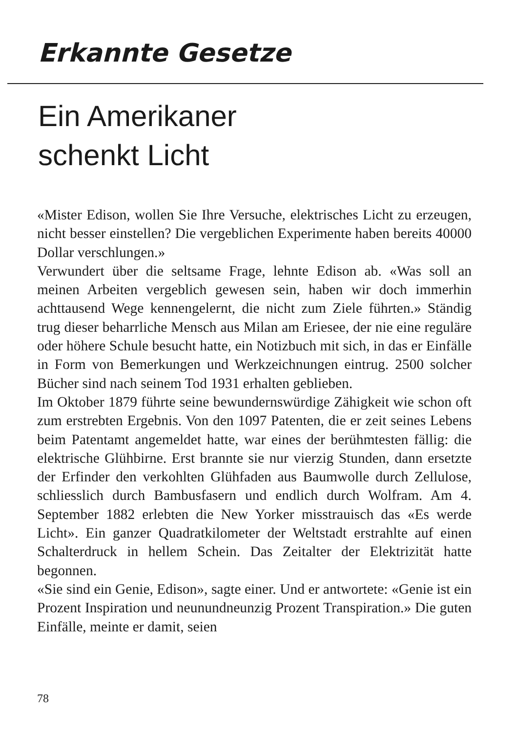Erkannte Gesetze
Ein Amerikaner
schenkt Licht
«Mister Edison, wollen Sie Ihre Versuche, elektrisches Licht zu erzeugen, nicht besser einstellen? Die vergeblichen Experimente haben bereits 40000 Dollar verschlungen.»
Verwundert über die seltsame Frage, lehnte Edison ab. «Was soll an meinen Arbeiten vergeblich gewesen sein, haben wir doch immerhin achttausend Wege kennengelernt, die nicht zum Ziele führten.» Ständig trug dieser beharrliche Mensch aus Milan am Eriesee, der nie eine reguläre oder höhere Schule besucht hatte, ein Notizbuch mit sich, in das er Einfälle in Form von Bemerkungen und Werkzeichnungen eintrug. 2500 solcher Bücher sind nach seinem Tod 1931 erhalten geblieben.
Im Oktober 1879 führte seine bewundernswürdige Zähigkeit wie schon oft zum erstrebten Ergebnis. Von den 1097 Patenten, die er zeit seines Lebens beim Patentamt angemeldet hatte, war eines der berühmtesten fällig: die elektrische Glühbirne. Erst brannte sie nur vierzig Stunden, dann ersetzte der Erfinder den verkohlten Glühfaden aus Baumwolle durch Zellulose, schliesslich durch Bambusfasern und endlich durch Wolfram. Am 4. September 1882 erlebten die New Yorker misstrauisch das «Es werde Licht». Ein ganzer Quadratkilometer der Weltstadt erstrahlte auf einen Schalterdruck in hellem Schein. Das Zeitalter der Elektrizität hatte begonnen.
«Sie sind ein Genie, Edison», sagte einer. Und er antwortete: «Genie ist ein Prozent Inspiration und neunundneunzig Prozent Transpiration.» Die guten Einfälle, meinte er damit, seien
78